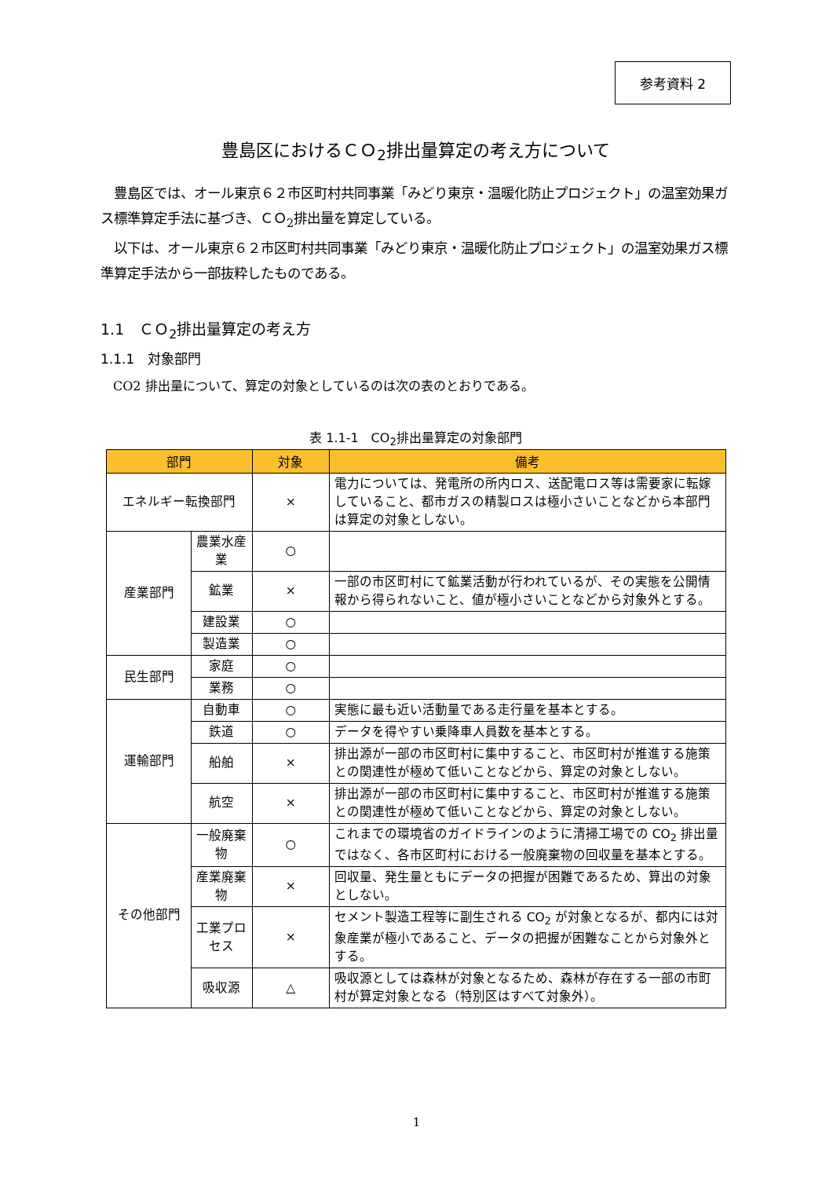参考資料 2
豊島区におけるＣＯ<sub>2</sub>排出量算定の考え方について
　豊島区では、オール東京６２市区町村共同事業「みどり東京・温暖化防止プロジェクト」の温室効果ガス標準算定手法に基づき、ＣＯ<sub>2</sub>排出量を算定している。
　以下は、オール東京６２市区町村共同事業「みどり東京・温暖化防止プロジェクト」の温室効果ガス標準算定手法から一部抜粋したものである。
1.1　ＣＯ<sub>2</sub>排出量算定の考え方
1.1.1　対象部門
　CO2 排出量について、算定の対象としているのは次の表のとおりである。
表 1.1-1　CO<sub>2</sub>排出量算定の対象部門
| 部門 | | 対象 | 備考 |
| --- | --- | --- | --- |
| エネルギー転換部門 | | × | 電力については、発電所の所内ロス、送配電ロス等は需要家に転嫁していること、都市ガスの精製ロスは極小さいことなどから本部門は算定の対象としない。 |
| 産業部門 | 農業水産業 | ○ | |
| | 鉱業 | × | 一部の市区町村にて鉱業活動が行われているが、その実態を公開情報から得られないこと、値が極小さいことなどから対象外とする。 |
| | 建設業 | ○ | |
| | 製造業 | ○ | |
| 民生部門 | 家庭 | ○ | |
| | 業務 | ○ | |
| 運輸部門 | 自動車 | ○ | 実態に最も近い活動量である走行量を基本とする。 |
| | 鉄道 | ○ | データを得やすい乗降車人員数を基本とする。 |
| | 船舶 | × | 排出源が一部の市区町村に集中すること、市区町村が推進する施策との関連性が極めて低いことなどから、算定の対象としない。 |
| | 航空 | × | 排出源が一部の市区町村に集中すること、市区町村が推進する施策との関連性が極めて低いことなどから、算定の対象としない。 |
| その他部門 | 一般廃棄物 | ○ | これまでの環境省のガイドラインのように清掃工場での CO<sub>2</sub> 排出量ではなく、各市区町村における一般廃棄物の回収量を基本とする。 |
| | 産業廃棄物 | × | 回収量、発生量ともにデータの把握が困難であるため、算出の対象としない。 |
| | 工業プロセス | × | セメント製造工程等に副生される CO<sub>2</sub> が対象となるが、都内には対象産業が極小であること、データの把握が困難なことから対象外とする。 |
| | 吸収源 | △ | 吸収源としては森林が対象となるため、森林が存在する一部の市町村が算定対象となる（特別区はすべて対象外）。 |
1